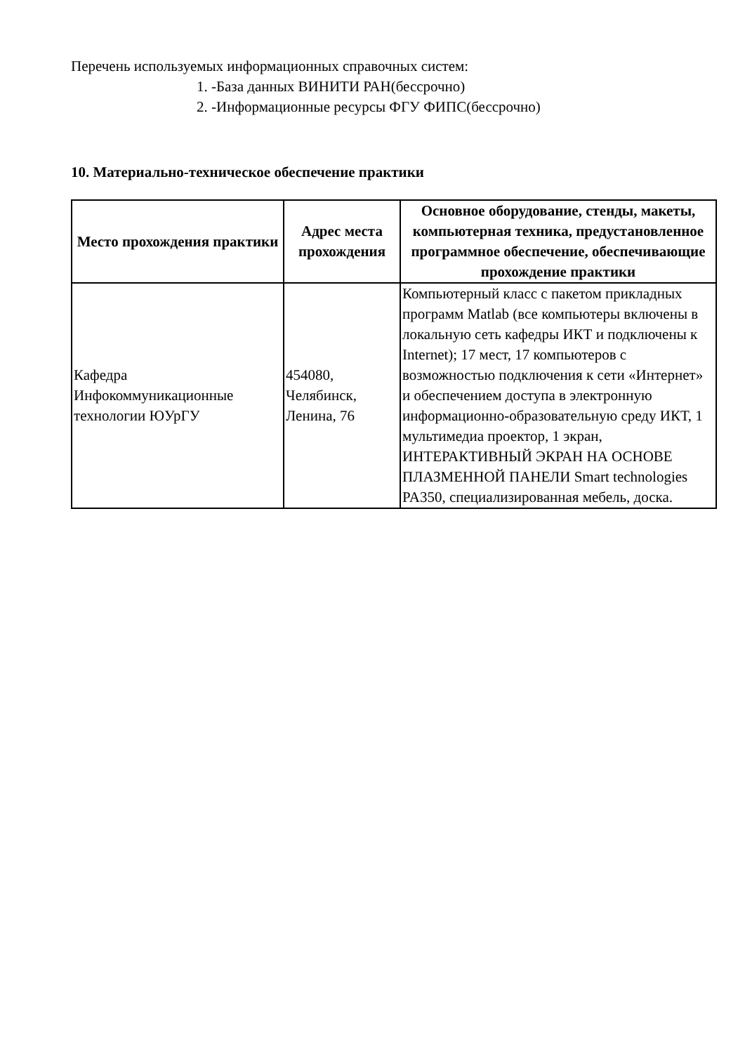Перечень используемых информационных справочных систем:
1. -База данных ВИНИТИ РАН(бессрочно)
2. -Информационные ресурсы ФГУ ФИПС(бессрочно)
10. Материально-техническое обеспечение практики
| Место прохождения практики | Адрес места прохождения | Основное оборудование, стенды, макеты, компьютерная техника, предустановленное программное обеспечение, обеспечивающие прохождение практики |
| --- | --- | --- |
| Кафедра Инфокоммуникационные технологии ЮУрГУ | 454080, Челябинск, Ленина, 76 | Компьютерный класс с пакетом прикладных программ Matlab (все компьютеры включены в локальную сеть кафедры ИКТ и подключены к Internet); 17 мест, 17 компьютеров с возможностью подключения к сети «Интернет» и обеспечением доступа в электронную информационно-образовательную среду ИКТ, 1 мультимедиа проектор, 1 экран, ИНТЕРАКТИВНЫЙ ЭКРАН НА ОСНОВЕ ПЛАЗМЕННОЙ ПАНЕЛИ Smart technologies PA350, специализированная мебель, доска. |